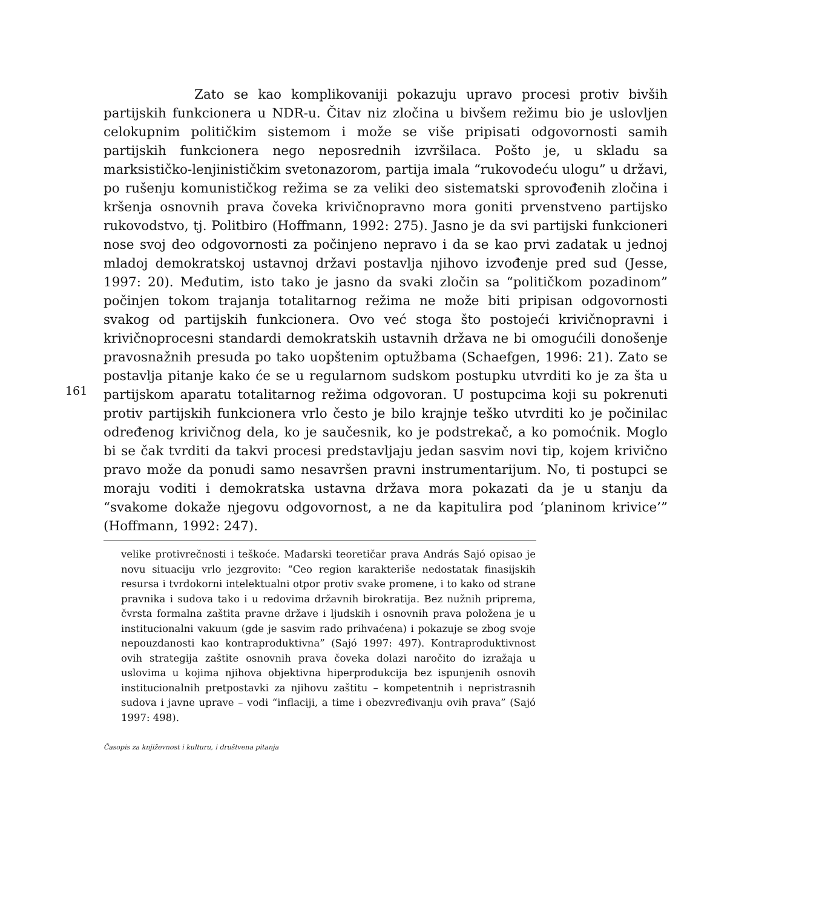Zato se kao komplikovaniji pokazuju upravo procesi protiv bivših partijskih funkcionera u NDR-u. Čitav niz zločina u bivšem režimu bio je uslovljen celokupnim političkim sistemom i može se više pripisati odgovornosti samih partijskih funkcionera nego neposrednih izvršilaca. Pošto je, u skladu sa marksističko-lenjinističkim svetonazorom, partija imala “rukovodeću ulogu” u državi, po rušenju komunističkog režima se za veliki deo sistematski sprovođenih zločina i kršenja osnovnih prava čoveka krivičnopravno mora goniti prvenstveno partijsko rukovodstvo, tj. Politbiro (Hoffmann, 1992: 275). Jasno je da svi partijski funkcioneri nose svoj deo odgovornosti za počinjeno nepravo i da se kao prvi zadatak u jednoj mladoj demokratskoj ustavnoj državi postavlja njihovo izvođenje pred sud (Jesse, 1997: 20). Međutim, isto tako je jasno da svaki zločin sa “političkom pozadinom” počinjen tokom trajanja totalitarnog režima ne može biti pripisan odgovornosti svakog od partijskih funkcionera. Ovo već stoga što postojeći krivičnopravni i krivičnoprocesni standardi demokratskih ustavnih država ne bi omogućili donošenje pravosnažnih presuda po tako uopštenim optužbama (Schaefgen, 1996: 21). Zato se postavlja pitanje kako će se u regularnom sudskom postupku utvrditi ko je za šta u partijskom aparatu totalitarnog režima odgovoran. U postupcima koji su pokrenuti protiv partijskih funkcionera vrlo često je bilo krajnje teško utvrditi ko je počinilac određenog krivičnog dela, ko je saučesnik, ko je podstrekač, a ko pomoćnik. Moglo bi se čak tvrditi da takvi procesi predstavljaju jedan sasvim novi tip, kojem krivično pravo može da ponudi samo nesavršen pravni instrumentarijum. No, ti postupci se moraju voditi i demokratska ustavna država mora pokazati da je u stanju da “svakome dokaže njegovu odgovornost, a ne da kapitulira pod ‘planinom krivice’” (Hoffmann, 1992: 247).
161
velike protivrečnosti i teškoće. Mađarski teoretičar prava András Sajó opisao je novu situaciju vrlo jezgrovito: “Ceo region karakteriše nedostatak finasijskih resursa i tvrdokorni intelektualni otpor protiv svake promene, i to kako od strane pravnika i sudova tako i u redovima državnih birokratija. Bez nužnih priprema, čvrsta formalna zaštita pravne države i ljudskih i osnovnih prava položena je u institucionalni vakuum (gde je sasvim rado prihvaćena) i pokazuje se zbog svoje nepouzdanosti kao kontraproduktivna” (Sajó 1997: 497). Kontraproduktivnost ovih strategija zaštite osnovnih prava čoveka dolazi naročito do izražaja u uslovima u kojima njihova objektivna hiperprodukcija bez ispunjenih osnovih institucionalnih pretpostavki za njihovu zaštitu – kompetentnih i nepristrasnih sudova i javne uprave – vodi “inflaciji, a time i obezvređivanju ovih prava” (Sajó 1997: 498).
Časopis za književnost i kulturu, i društvena pitanja